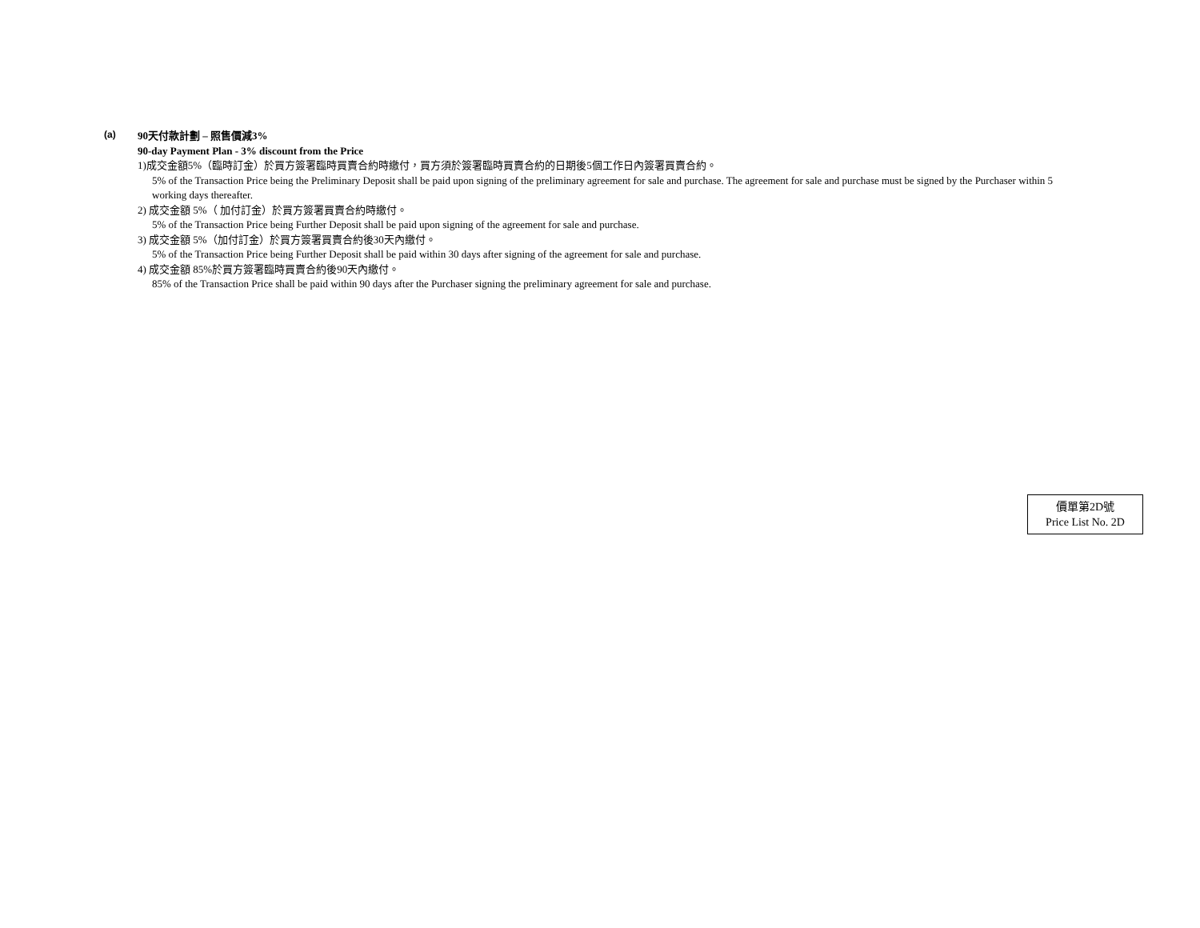(a)
90天付款計劃 – 照售價減3%
90-day Payment Plan - 3% discount from the Price
1)成交金額5%（臨時訂金）於買方簽署臨時買賣合約時繳付，買方須於簽署臨時買賣合約的日期後5個工作日內簽署買賣合約。
5% of the Transaction Price being the Preliminary Deposit shall be paid upon signing of the preliminary agreement for sale and purchase. The agreement for sale and purchase must be signed by the Purchaser within 5 working days thereafter.
2) 成交金額 5%（ 加付訂金）於買方簽署買賣合約時繳付。
5% of the Transaction Price being Further Deposit shall be paid upon signing of the agreement for sale and purchase.
3) 成交金額 5%（加付訂金）於買方簽署買賣合約後30天內繳付。
5% of the Transaction Price being Further Deposit shall be paid within 30 days after signing of the agreement for sale and purchase.
4) 成交金額 85%於買方簽署臨時買賣合約後90天內繳付。
85% of the Transaction Price shall be paid within 90 days after the Purchaser signing the preliminary agreement for sale and purchase.
價單第2D號
Price List No. 2D